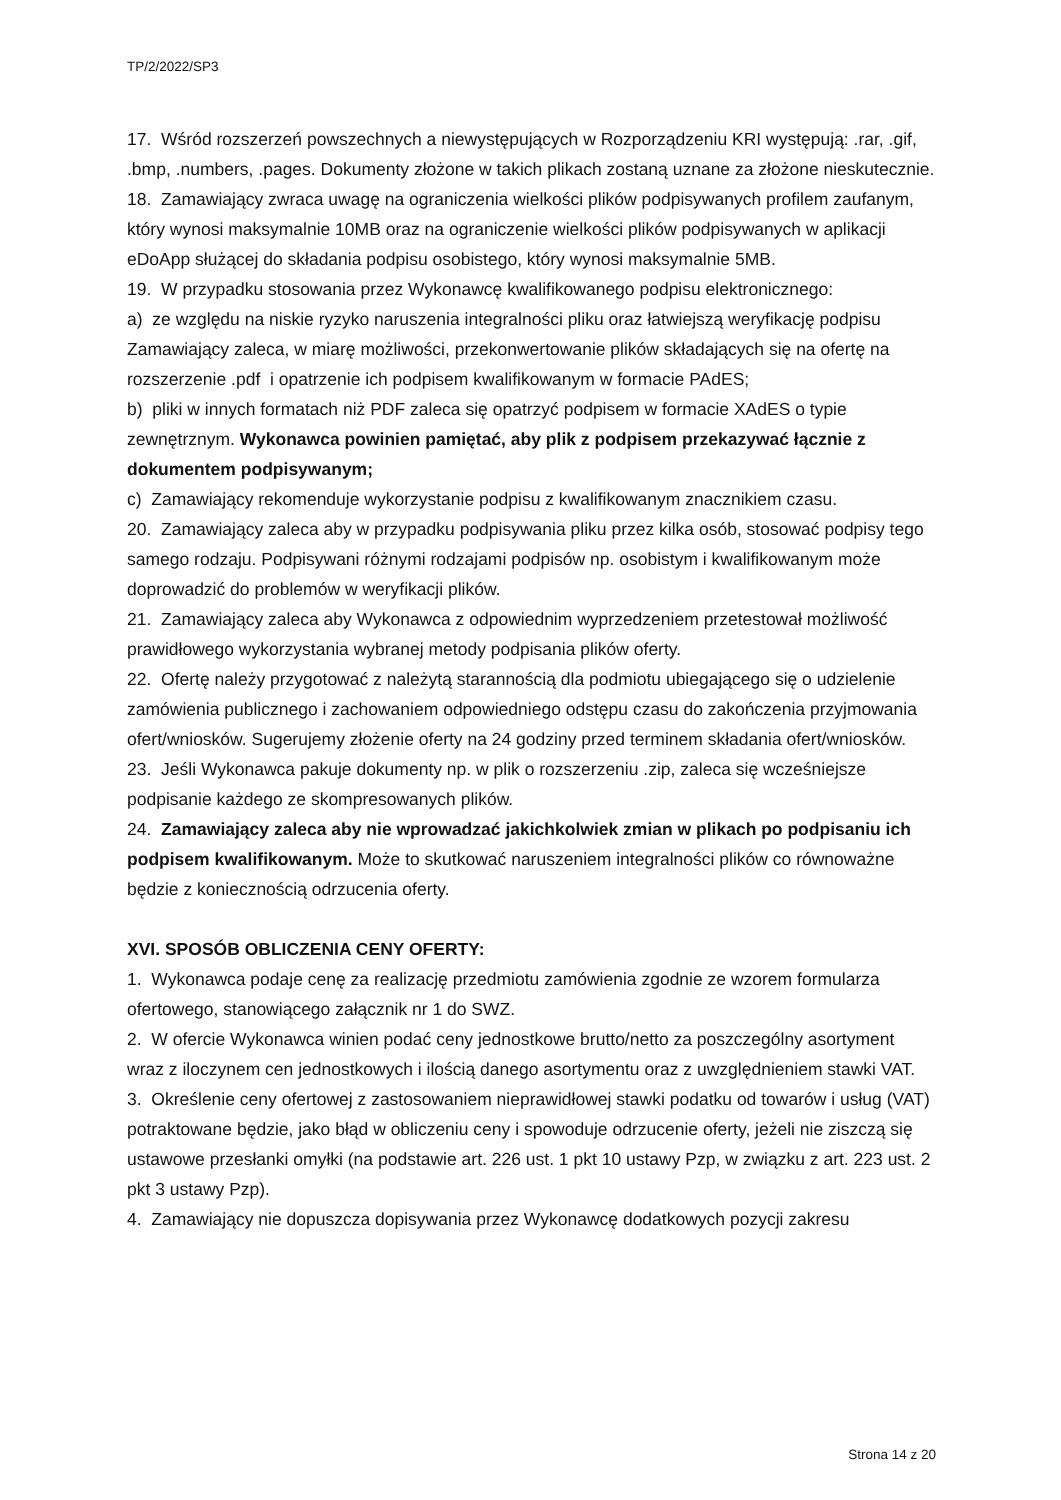TP/2/2022/SP3
17. Wśród rozszerzeń powszechnych a niewystępujących w Rozporządzeniu KRI występują: .rar, .gif, .bmp, .numbers, .pages. Dokumenty złożone w takich plikach zostaną uznane za złożone nieskutecznie.
18. Zamawiający zwraca uwagę na ograniczenia wielkości plików podpisywanych profilem zaufanym, który wynosi maksymalnie 10MB oraz na ograniczenie wielkości plików podpisywanych w aplikacji eDoApp służącej do składania podpisu osobistego, który wynosi maksymalnie 5MB.
19. W przypadku stosowania przez Wykonawcę kwalifikowanego podpisu elektronicznego:
a) ze względu na niskie ryzyko naruszenia integralności pliku oraz łatwiejszą weryfikację podpisu Zamawiający zaleca, w miarę możliwości, przekonwertowanie plików składających się na ofertę na rozszerzenie .pdf i opatrzenie ich podpisem kwalifikowanym w formacie PAdES;
b) pliki w innych formatach niż PDF zaleca się opatrzyć podpisem w formacie XAdES o typie zewnętrznym. Wykonawca powinien pamiętać, aby plik z podpisem przekazywać łącznie z dokumentem podpisywanym;
c) Zamawiający rekomenduje wykorzystanie podpisu z kwalifikowanym znacznikiem czasu.
20. Zamawiający zaleca aby w przypadku podpisywania pliku przez kilka osób, stosować podpisy tego samego rodzaju. Podpisywani różnymi rodzajami podpisów np. osobistym i kwalifikowanym może doprowadzić do problemów w weryfikacji plików.
21. Zamawiający zaleca aby Wykonawca z odpowiednim wyprzedzeniem przetestował możliwość prawidłowego wykorzystania wybranej metody podpisania plików oferty.
22. Ofertę należy przygotować z należytą starannością dla podmiotu ubiegającego się o udzielenie zamówienia publicznego i zachowaniem odpowiedniego odstępu czasu do zakończenia przyjmowania ofert/wniosków. Sugerujemy złożenie oferty na 24 godziny przed terminem składania ofert/wniosków.
23. Jeśli Wykonawca pakuje dokumenty np. w plik o rozszerzeniu .zip, zaleca się wcześniejsze podpisanie każdego ze skompresowanych plików.
24. Zamawiający zaleca aby nie wprowadzać jakichkolwiek zmian w plikach po podpisaniu ich podpisem kwalifikowanym. Może to skutkować naruszeniem integralności plików co równoważne będzie z koniecznością odrzucenia oferty.
XVI. SPOSÓB OBLICZENIA CENY OFERTY:
1. Wykonawca podaje cenę za realizację przedmiotu zamówienia zgodnie ze wzorem formularza ofertowego, stanowiącego załącznik nr 1 do SWZ.
2. W ofercie Wykonawca winien podać ceny jednostkowe brutto/netto za poszczególny asortyment wraz z iloczynem cen jednostkowych i ilością danego asortymentu oraz z uwzględnieniem stawki VAT.
3. Określenie ceny ofertowej z zastosowaniem nieprawidłowej stawki podatku od towarów i usług (VAT) potraktowane będzie, jako błąd w obliczeniu ceny i spowoduje odrzucenie oferty, jeżeli nie ziszczą się ustawowe przesłanki omyłki (na podstawie art. 226 ust. 1 pkt 10 ustawy Pzp, w związku z art. 223 ust. 2 pkt 3 ustawy Pzp).
4. Zamawiający nie dopuszcza dopisywania przez Wykonawcę dodatkowych pozycji zakresu
Strona 14 z 20